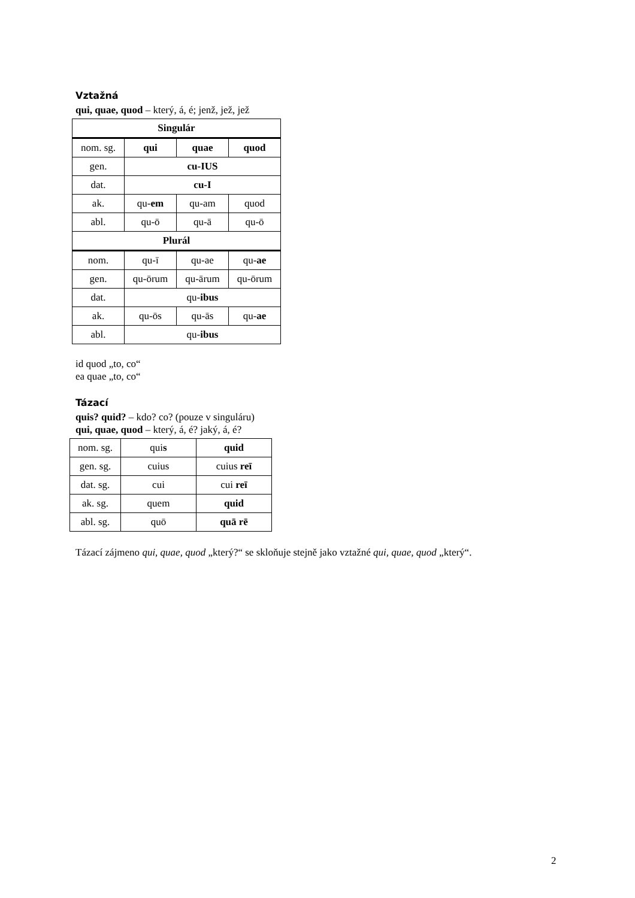Vztažná
qui, quae, quod – který, á, é; jenž, jež, jež
| Singulár | | | |
| nom. sg. | qui | quae | quod |
| gen. | cu-IUS | | |
| dat. | cu-I | | |
| ak. | qu- em | qu-am | quod |
| abl. | qu-ō | qu-ā | qu-ō |
| Plurál | | | |
| nom. | qu-ī | qu-ae | qu- ae |
| gen. | qu-ōrum | qu-ārum | qu-ōrum |
| dat. | qu- ibus | | |
| ak. | qu-ōs | qu-ās | qu- ae |
| abl. | qu- ibus | | |
id quod „to, co“
ea quae „to, co“
Tázací
quis? quid? – kdo? co? (pouze v singuláru)
qui, quae, quod – který, á, é? jaký, á, é?
| nom. sg. | qui s | quid |
| gen. sg. | cuius | cuius reī |
| dat. sg. | cui | cui reī |
| ak. sg. | quem | quid |
| abl. sg. | quō | quā rē |
Tázací zájmeno qui, quae, quod „který?“ se skloňuje stejně jako vztažné qui, quae, quod „který“.
2